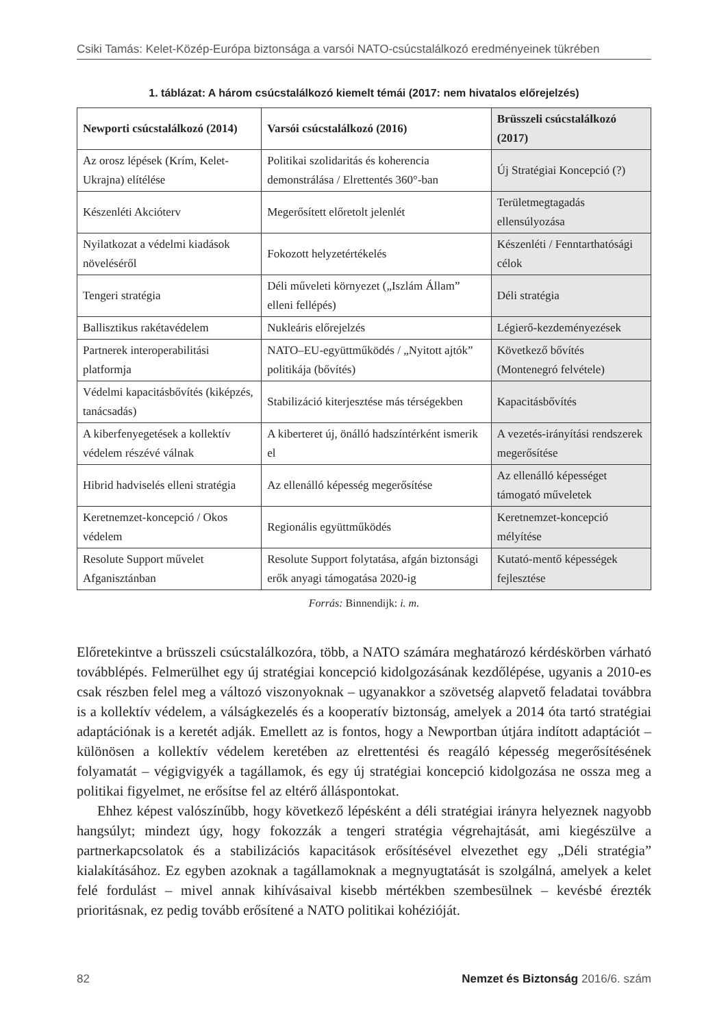Csiki Tamás: Kelet-Közép-Európa biztonsága a varsói NATO-csúcstalálkozó eredményeinek tükrében
1. táblázat: A három csúcstalálkozó kiemelt témái (2017: nem hivatalos előrejelzés)
| Newporti csúcstalálkozó (2014) | Varsói csúcstalálkozó (2016) | Brüsszeli csúcstalálkozó (2017) |
| --- | --- | --- |
| Az orosz lépések (Krím, Kelet-Ukrajna) elítélése | Politikai szolidaritás és koherencia demonstrálása / Elrettentés 360°-ban | Új Stratégiai Koncepció (?) |
| Készenléti Akcióterv | Megerősített előretolt jelenlét | Területmegtagadás ellensúlyozása |
| Nyilatkozat a védelmi kiadások növeléséről | Fokozott helyzetértékelés | Készenléti / Fenntarthatósági célok |
| Tengeri stratégia | Déli műveleti környezet („Iszlám Állam” elleni fellépés) | Déli stratégia |
| Ballisztikus rakétavédelem | Nukleáris előrejelzés | Légierő-kezdeményezések |
| Partnerek interoperabilitási platformja | NATO–EU-együttműködés / „Nyitott ajtók” politikája (bővítés) | Következő bővítés (Montenegró felvétele) |
| Védelmi kapacitásbővítés (kiképzés, tanácsadás) | Stabilizáció kiterjesztése más térségekben | Kapacitásbővítés |
| A kiberfenyegetések a kollektív védelem részévé válnak | A kiberteret új, önálló hadszíntérként ismerik el | A vezetés-irányítási rendszerek megerősítése |
| Hibrid hadviselés elleni stratégia | Az ellenálló képesség megerősítése | Az ellenálló képességet támogató műveletek |
| Keretnemzet-koncepció / Okos védelem | Regionális együttműködés | Keretnemzet-koncepció mélyítése |
| Resolute Support művelet Afganisztánban | Resolute Support folytatása, afgán biztonsági erők anyagi támogatása 2020-ig | Kutató-mentő képességek fejlesztése |
Forrás: Binnendijk: i. m.
Előretekintve a brüsszeli csúcstalálkozóra, több, a NATO számára meghatározó kérdéskörben várható továbblépés. Felmerülhet egy új stratégiai koncepció kidolgozásának kezdőlépése, ugyanis a 2010-es csak részben felel meg a változó viszonyoknak – ugyanakkor a szövetség alapvető feladatai továbbra is a kollektív védelem, a válságkezelés és a kooperatív biztonság, amelyek a 2014 óta tartó stratégiai adaptációnak is a keretét adják. Emellett az is fontos, hogy a Newportban útjára indított adaptációt – különösen a kollektív védelem keretében az elrettentési és reagáló képesség megerősítésének folyamatát – végigvigyék a tagállamok, és egy új stratégiai koncepció kidolgozása ne ossza meg a politikai figyelmet, ne erősítse fel az eltérő álláspontokat.
Ehhez képest valószínűbb, hogy következő lépésként a déli stratégiai irányra helyeznek nagyobb hangsúlyt; mindezt úgy, hogy fokozzák a tengeri stratégia végrehajtását, ami kiegészülve a partnerkapcsolatok és a stabilizációs kapacitások erősítésével elvezethet egy „Déli stratégia” kialakításához. Ez egyben azoknak a tagállamoknak a megnyugtatását is szolgálná, amelyek a kelet felé fordulást – mivel annak kihívásaival kisebb mértékben szembesülnek – kevésbé érezték prioritásnak, ez pedig tovább erősítené a NATO politikai kohézióját.
82 Nemzet és Biztonság 2016/6. szám